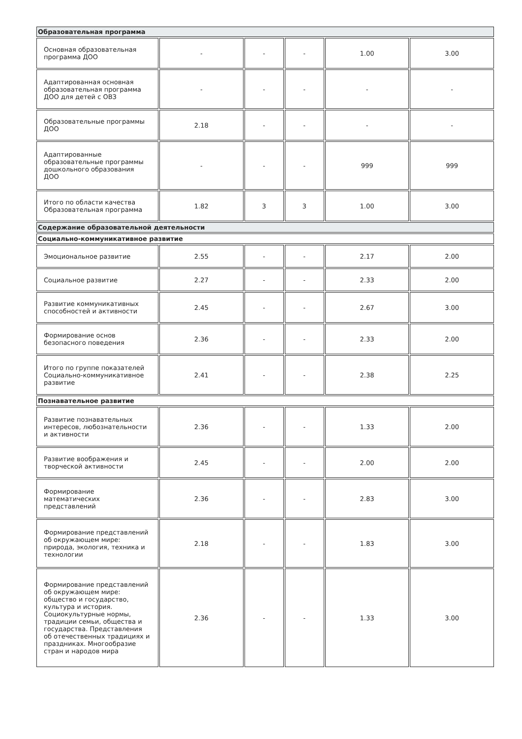| Образовательная программа | | | | | |
| Основная образовательная программа ДОО | - | - | - | 1.00 | 3.00 |
| Адаптированная основная образовательная программа ДОО для детей с ОВЗ | - | - | - | - | - |
| Образовательные программы ДОО | 2.18 | - | - | - | - |
| Адаптированные образовательные программы дошкольного образования ДОО | - | - | - | 999 | 999 |
| Итого по области качества Образовательная программа | 1.82 | 3 | 3 | 1.00 | 3.00 |
| Содержание образовательной деятельности | | | | | |
| Социально-коммуникативное развитие | | | | | |
| Эмоциональное развитие | 2.55 | - | - | 2.17 | 2.00 |
| Социальное развитие | 2.27 | - | - | 2.33 | 2.00 |
| Развитие коммуникативных способностей и активности | 2.45 | - | - | 2.67 | 3.00 |
| Формирование основ безопасного поведения | 2.36 | - | - | 2.33 | 2.00 |
| Итого по группе показателей Социально-коммуникативное развитие | 2.41 | - | - | 2.38 | 2.25 |
| Познавательное развитие | | | | | |
| Развитие познавательных интересов, любознательности и активности | 2.36 | - | - | 1.33 | 2.00 |
| Развитие воображения и творческой активности | 2.45 | - | - | 2.00 | 2.00 |
| Формирование математических представлений | 2.36 | - | - | 2.83 | 3.00 |
| Формирование представлений об окружающем мире: природа, экология, техника и технологии | 2.18 | - | - | 1.83 | 3.00 |
| Формирование представлений об окружающем мире: общество и государство, культура и история. Социокультурные нормы, традиции семьи, общества и государства. Представления об отечественных традициях и праздниках. Многообразие стран и народов мира | 2.36 | - | - | 1.33 | 3.00 |